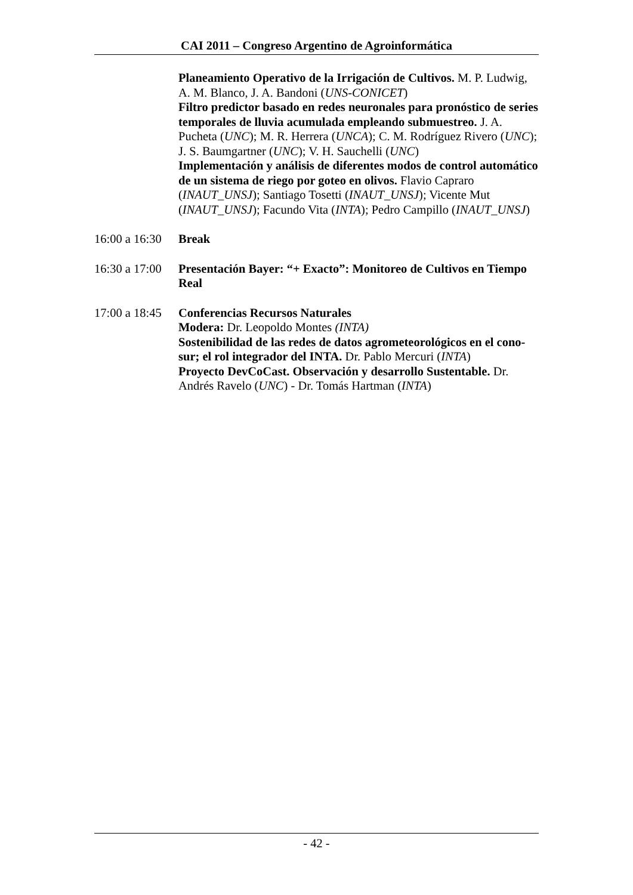CAI 2011 – Congreso Argentino de Agroinformática
Planeamiento Operativo de la Irrigación de Cultivos. M. P. Ludwig, A. M. Blanco, J. A. Bandoni (UNS-CONICET)
Filtro predictor basado en redes neuronales para pronóstico de series temporales de lluvia acumulada empleando submuestreo. J. A. Pucheta (UNC); M. R. Herrera (UNCA); C. M. Rodríguez Rivero (UNC); J. S. Baumgartner (UNC); V. H. Sauchelli (UNC)
Implementación y análisis de diferentes modos de control automático de un sistema de riego por goteo en olivos. Flavio Capraro (INAUT_UNSJ); Santiago Tosetti (INAUT_UNSJ); Vicente Mut (INAUT_UNSJ); Facundo Vita (INTA); Pedro Campillo (INAUT_UNSJ)
16:00 a 16:30
Break
16:30 a 17:00
Presentación Bayer: “+ Exacto”: Monitoreo de Cultivos en Tiempo Real
17:00 a 18:45
Conferencias Recursos Naturales
Modera: Dr. Leopoldo Montes (INTA)
Sostenibilidad de las redes de datos agrometeorológicos en el cono-sur; el rol integrador del INTA. Dr. Pablo Mercuri (INTA)
Proyecto DevCoCast. Observación y desarrollo Sustentable. Dr. Andrés Ravelo (UNC) - Dr. Tomás Hartman (INTA)
- 42 -